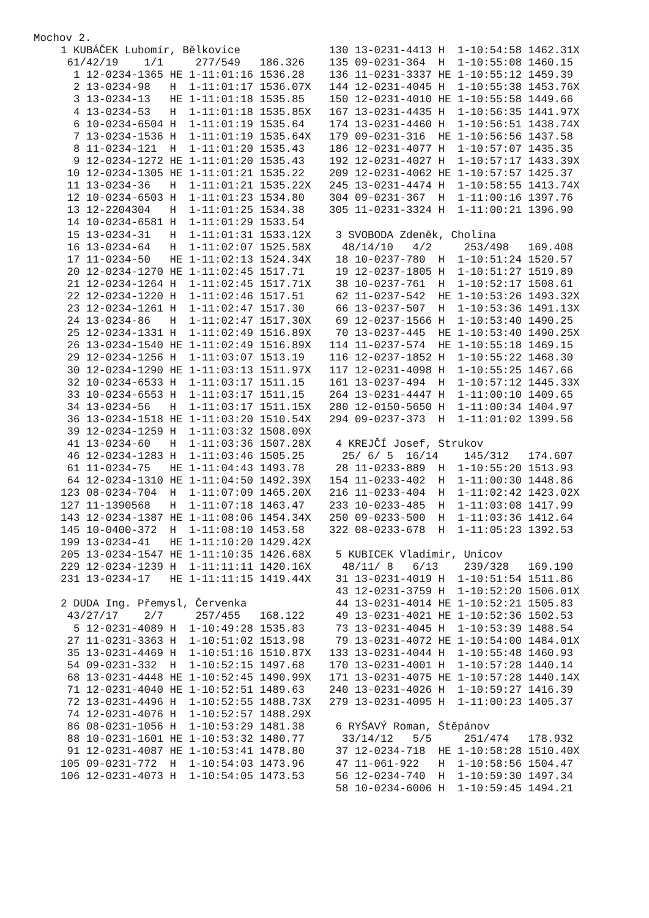Mochov 2.
1 KUBÁČEK Lubomír, Bělkovice
 61/42/19    1/1     277/549   186.326
  1 12-0234-1365 HE 1-11:01:16 1536.28
  2 13-0234-98   H  1-11:01:17 1536.07X
  3 13-0234-13   HE 1-11:01:18 1535.85
  4 13-0234-53   H  1-11:01:18 1535.85X
  6 10-0234-6504 H  1-11:01:19 1535.64
  7 13-0234-1536 H  1-11:01:19 1535.64X
  8 11-0234-121  H  1-11:01:20 1535.43
  9 12-0234-1272 HE 1-11:01:20 1535.43
 10 12-0234-1305 HE 1-11:01:21 1535.22
 11 13-0234-36   H  1-11:01:21 1535.22X
 12 10-0234-6503 H  1-11:01:23 1534.80
 13 12-2204304   H  1-11:01:25 1534.38
 14 10-0234-6581 H  1-11:01:29 1533.54
 15 13-0234-31   H  1-11:01:31 1533.12X
 16 13-0234-64   H  1-11:02:07 1525.58X
 17 11-0234-50   HE 1-11:02:13 1524.34X
 20 12-0234-1270 HE 1-11:02:45 1517.71
 21 12-0234-1264 H  1-11:02:45 1517.71X
 22 12-0234-1220 H  1-11:02:46 1517.51
 23 12-0234-1261 H  1-11:02:47 1517.30
 24 13-0234-86   H  1-11:02:47 1517.30X
 25 12-0234-1331 H  1-11:02:49 1516.89X
 26 13-0234-1540 HE 1-11:02:49 1516.89X
 29 12-0234-1256 H  1-11:03:07 1513.19
 30 12-0234-1290 HE 1-11:03:13 1511.97X
 32 10-0234-6533 H  1-11:03:17 1511.15
 33 10-0234-6553 H  1-11:03:17 1511.15
 34 13-0234-56   H  1-11:03:17 1511.15X
 36 13-0234-1518 HE 1-11:03:20 1510.54X
 39 12-0234-1259 H  1-11:03:32 1508.09X
 41 13-0234-60   H  1-11:03:36 1507.28X
 46 12-0234-1283 H  1-11:03:46 1505.25
 61 11-0234-75   HE 1-11:04:43 1493.78
 64 12-0234-1310 HE 1-11:04:50 1492.39X
123 08-0234-704  H  1-11:07:09 1465.20X
127 11-1390568   H  1-11:07:18 1463.47
143 12-0234-1387 HE 1-11:08:06 1454.34X
145 10-0400-372  H  1-11:08:10 1453.58
199 13-0234-41   HE 1-11:10:20 1429.42X
205 13-0234-1547 HE 1-11:10:35 1426.68X
229 12-0234-1239 H  1-11:11:11 1420.16X
231 13-0234-17   HE 1-11:11:15 1419.44X

2 DUDA Ing. Přemysl, Červenka
 43/27/17    2/7     257/455   168.122
  5 12-0231-4089 H  1-10:49:28 1535.83
 27 11-0231-3363 H  1-10:51:02 1513.98
 35 13-0231-4469 H  1-10:51:16 1510.87X
 54 09-0231-332  H  1-10:52:15 1497.68
 68 13-0231-4448 HE 1-10:52:45 1490.99X
 71 12-0231-4040 HE 1-10:52:51 1489.63
 72 13-0231-4496 H  1-10:52:55 1488.73X
 74 12-0231-4076 H  1-10:52:57 1488.29X
 86 08-0231-1056 H  1-10:53:29 1481.38
 88 10-0231-1601 HE 1-10:53:32 1480.77
 91 12-0231-4087 HE 1-10:53:41 1478.80
105 09-0231-772  H  1-10:54:03 1473.96
106 12-0231-4073 H  1-10:54:05 1473.53
130 13-0231-4413 H  1-10:54:58 1462.31X
135 09-0231-364  H  1-10:55:08 1460.15
136 11-0231-3337 HE 1-10:55:12 1459.39
144 12-0231-4045 H  1-10:55:38 1453.76X
150 12-0231-4010 HE 1-10:55:58 1449.66
167 13-0231-4435 H  1-10:56:35 1441.97X
174 13-0231-4460 H  1-10:56:51 1438.74X
179 09-0231-316  HE 1-10:56:56 1437.58
186 12-0231-4077 H  1-10:57:07 1435.35
192 12-0231-4027 H  1-10:57:17 1433.39X
209 12-0231-4062 HE 1-10:57:57 1425.37
245 13-0231-4474 H  1-10:58:55 1413.74X
304 09-0231-367  H  1-11:00:16 1397.76
305 11-0231-3324 H  1-11:00:21 1396.90

 3 SVOBODA Zdeněk, Cholina
  48/14/10   4/2     253/498   169.408
 18 10-0237-780  H  1-10:51:24 1520.57
 19 12-0237-1805 H  1-10:51:27 1519.89
 38 10-0237-761  H  1-10:52:17 1508.61
 62 11-0237-542  HE 1-10:53:26 1493.32X
 66 13-0237-507  H  1-10:53:36 1491.13X
 69 12-0237-1566 H  1-10:53:40 1490.25
 70 13-0237-445  HE 1-10:53:40 1490.25X
114 11-0237-574  HE 1-10:55:18 1469.15
116 12-0237-1852 H  1-10:55:22 1468.30
117 12-0231-4098 H  1-10:55:25 1467.66
161 13-0237-494  H  1-10:57:12 1445.33X
264 13-0231-4447 H  1-11:00:10 1409.65
280 12-0150-5650 H  1-11:00:34 1404.97
294 09-0237-373  H  1-11:01:02 1399.56

 4 KREJČÍ Josef, Strukov
  25/ 6/ 5  16/14    145/312   174.607
 28 11-0233-889  H  1-10:55:20 1513.93
154 11-0233-402  H  1-11:00:30 1448.86
216 11-0233-404  H  1-11:02:42 1423.02X
233 10-0233-485  H  1-11:03:08 1417.99
250 09-0233-500  H  1-11:03:36 1412.64
322 08-0233-678  H  1-11:05:23 1392.53

 5 KUBICEK Vladimir, Unicov
  48/11/ 8   6/13    239/328   169.190
 31 13-0231-4019 H  1-10:51:54 1511.86
 43 12-0231-3759 H  1-10:52:20 1506.01X
 44 13-0231-4014 HE 1-10:52:21 1505.83
 49 13-0231-4021 HE 1-10:52:36 1502.53
 73 13-0231-4045 H  1-10:53:39 1488.54
 79 13-0231-4072 HE 1-10:54:00 1484.01X
133 13-0231-4044 H  1-10:55:48 1460.93
170 13-0231-4001 H  1-10:57:28 1440.14
171 13-0231-4075 HE 1-10:57:28 1440.14X
240 13-0231-4026 H  1-10:59:27 1416.39
279 13-0231-4095 H  1-11:00:23 1405.37

 6 RYŠAVÝ Roman, Štěpánov
  33/14/12   5/5     251/474   178.932
 37 12-0234-718  HE 1-10:58:28 1510.40X
 47 11-061-922   H  1-10:58:56 1504.47
 56 12-0234-740  H  1-10:59:30 1497.34
 58 10-0234-6006 H  1-10:59:45 1494.21